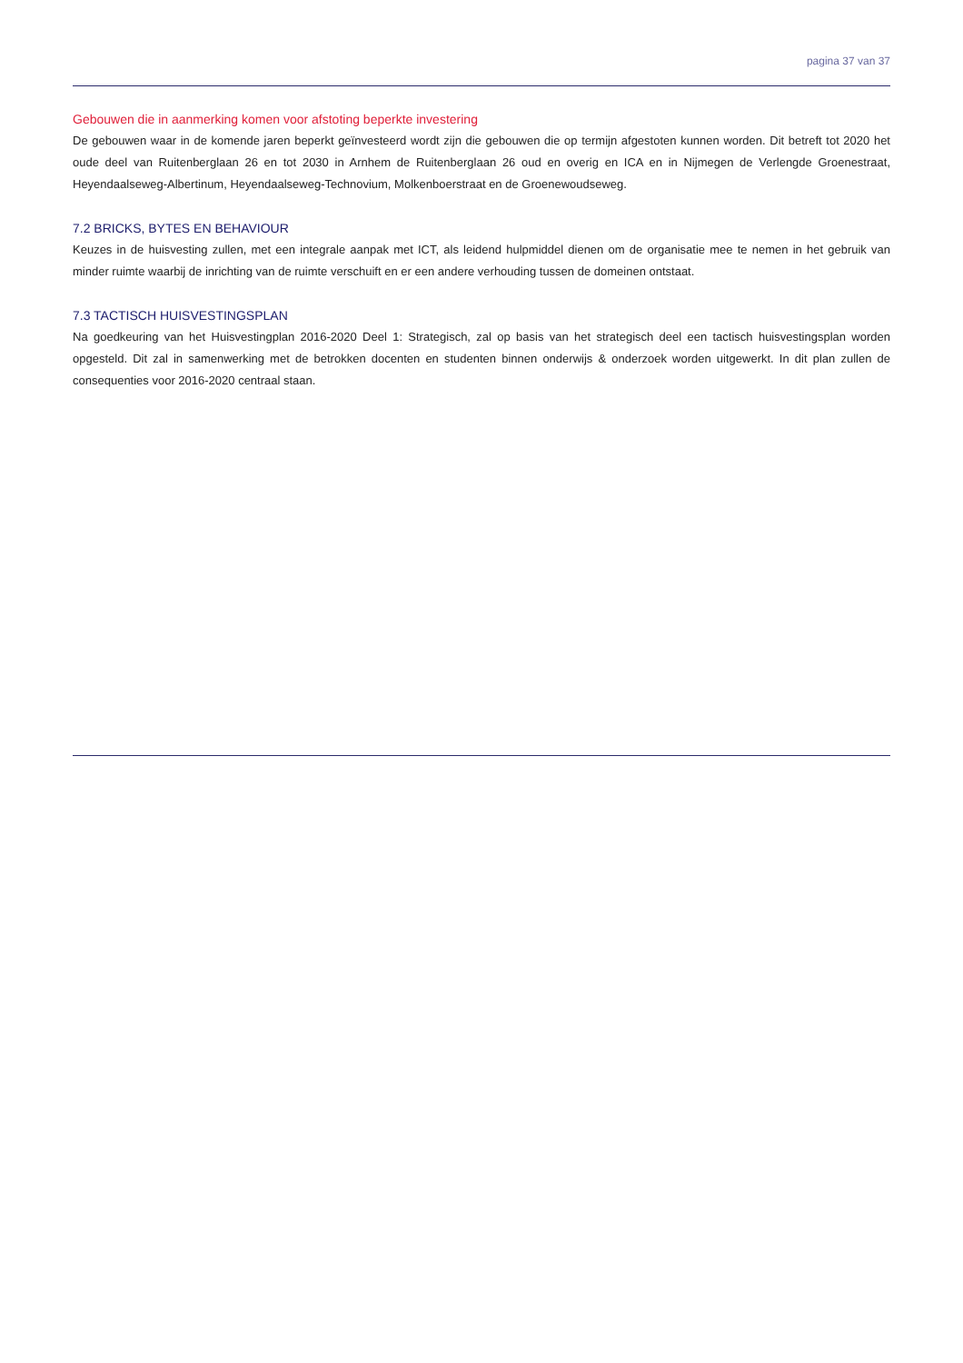pagina 37 van 37
Gebouwen die in aanmerking komen voor afstoting beperkte investering
De gebouwen waar in de komende jaren beperkt geïnvesteerd wordt zijn die gebouwen die op termijn afgestoten kunnen worden. Dit betreft tot 2020 het oude deel van Ruitenberglaan 26 en tot 2030 in Arnhem de Ruitenberglaan 26 oud en overig en ICA en in Nijmegen de Verlengde Groenestraat, Heyendaalseweg-Albertinum, Heyendaalseweg-Technovium, Molkenboerstraat en de Groenewoudseweg.
7.2 BRICKS, BYTES EN BEHAVIOUR
Keuzes in de huisvesting zullen, met een integrale aanpak met ICT, als leidend hulpmiddel dienen om de organisatie mee te nemen in het gebruik van minder ruimte waarbij de inrichting van de ruimte verschuift en er een andere verhouding tussen de domeinen ontstaat.
7.3 TACTISCH HUISVESTINGSPLAN
Na goedkeuring van het Huisvestingplan 2016-2020 Deel 1: Strategisch, zal op basis van het strategisch deel een tactisch huisvestingsplan worden opgesteld. Dit zal in samenwerking met de betrokken docenten en studenten binnen onderwijs & onderzoek worden uitgewerkt. In dit plan zullen de consequenties voor 2016-2020 centraal staan.